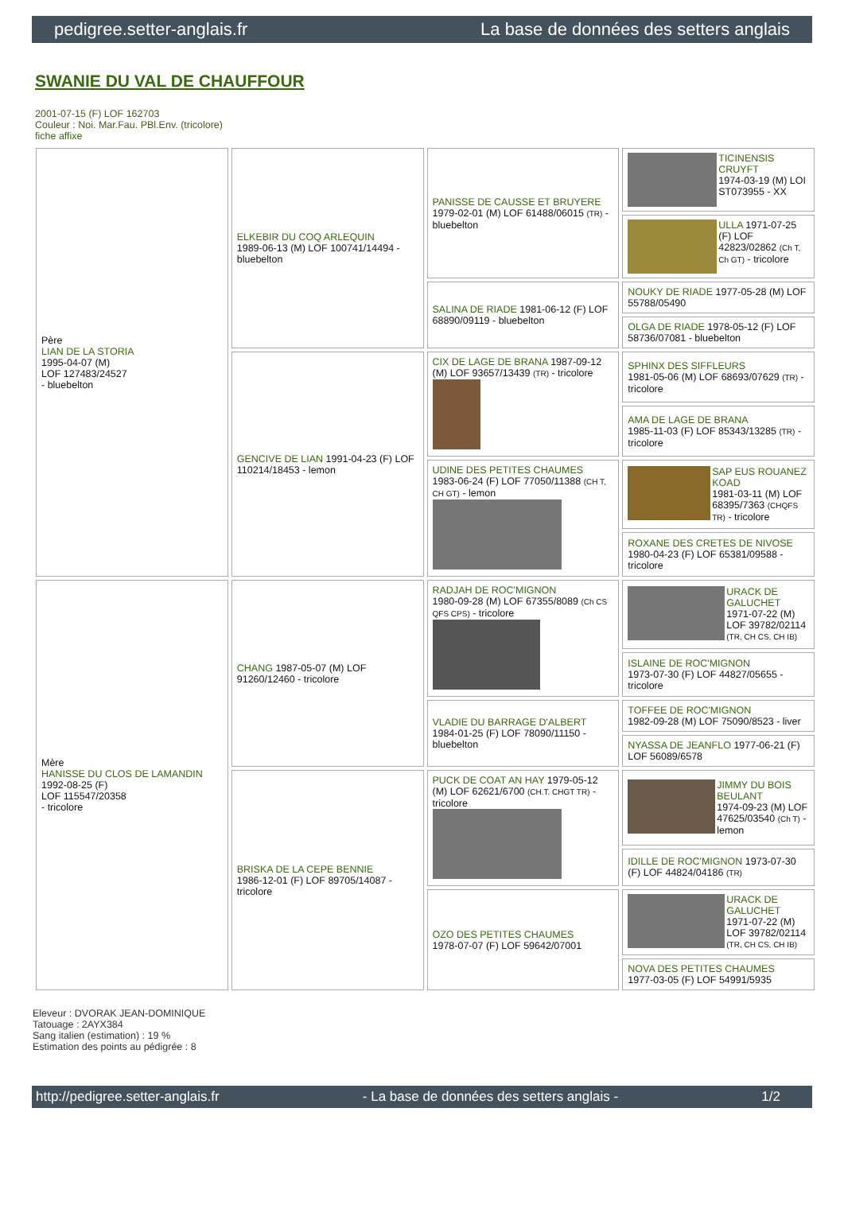pedigree.setter-anglais.fr La base de données des setters anglais
SWANIE DU VAL DE CHAUFFOUR
2001-07-15 (F) LOF 162703
Couleur : Noi. Mar.Fau. PBl.Env. (tricolore)
fiche affixe
| Père LIAN DE LA STORIA 1995-04-07 (M) LOF 127483/24527 - bluebelton | ELKEBIR DU COQ ARLEQUIN 1989-06-13 (M) LOF 100741/14494 - bluebelton | PANISSE DE CAUSSE ET BRUYERE 1979-02-01 (M) LOF 61488/06015 (TR) - bluebelton | TICINENSIS CRUYFT 1974-03-19 (M) LOI ST073955 - XX |
| | | | ULLA 1971-07-25 (F) LOF 42823/02862 (Ch T, Ch GT) - tricolore |
| | | SALINA DE RIADE 1981-06-12 (F) LOF 68890/09119 - bluebelton | NOUKY DE RIADE 1977-05-28 (M) LOF 55788/05490 |
| | | | OLGA DE RIADE 1978-05-12 (F) LOF 58736/07081 - bluebelton |
| | GENCIVE DE LIAN 1991-04-23 (F) LOF 110214/18453 - lemon | CIX DE LAGE DE BRANA 1987-09-12 (M) LOF 93657/13439 (TR) - tricolore | SPHINX DES SIFFLEURS 1981-05-06 (M) LOF 68693/07629 (TR) - tricolore |
| | | | AMA DE LAGE DE BRANA 1985-11-03 (F) LOF 85343/13285 (TR) - tricolore |
| | | UDINE DES PETITES CHAUMES 1983-06-24 (F) LOF 77050/11388 (CH T, CH GT) - lemon | SAP EUS ROUANEZ KOAD 1981-03-11 (M) LOF 68395/7363 (CHQFS TR) - tricolore |
| | | | ROXANE DES CRETES DE NIVOSE 1980-04-23 (F) LOF 65381/09588 - tricolore |
| Mère HANISSE DU CLOS DE LAMANDIN 1992-08-25 (F) LOF 115547/20358 - tricolore | CHANG 1987-05-07 (M) LOF 91260/12460 - tricolore | RADJAH DE ROC'MIGNON 1980-09-28 (M) LOF 67355/8089 (Ch CS QFS CPS) - tricolore | URACK DE GALUCHET 1971-07-22 (M) LOF 39782/02114 (TR, CH CS, CH IB) |
| | | | ISLAINE DE ROC'MIGNON 1973-07-30 (F) LOF 44827/05655 - tricolore |
| | | VLADIE DU BARRAGE D'ALBERT 1984-01-25 (F) LOF 78090/11150 - bluebelton | TOFFEE DE ROC'MIGNON 1982-09-28 (M) LOF 75090/8523 - liver |
| | | | NYASSA DE JEANFLO 1977-06-21 (F) LOF 56089/6578 |
| | BRISKA DE LA CEPE BENNIE 1986-12-01 (F) LOF 89705/14087 - tricolore | PUCK DE COAT AN HAY 1979-05-12 (M) LOF 62621/6700 (CH.T. CHGT TR) - tricolore | JIMMY DU BOIS BEULANT 1974-09-23 (M) LOF 47625/03540 (Ch T) - lemon |
| | | | IDILLE DE ROC'MIGNON 1973-07-30 (F) LOF 44824/04186 (TR) |
| | | OZO DES PETITES CHAUMES 1978-07-07 (F) LOF 59642/07001 | URACK DE GALUCHET 1971-07-22 (M) LOF 39782/02114 (TR, CH CS, CH IB) |
| | | | NOVA DES PETITES CHAUMES 1977-03-05 (F) LOF 54991/5935 |
Eleveur : DVORAK JEAN-DOMINIQUE
Tatouage : 2AYX384
Sang italien (estimation) : 19 %
Estimation des points au pédigrée : 8
http://pedigree.setter-anglais.fr - La base de données des setters anglais - 1/2